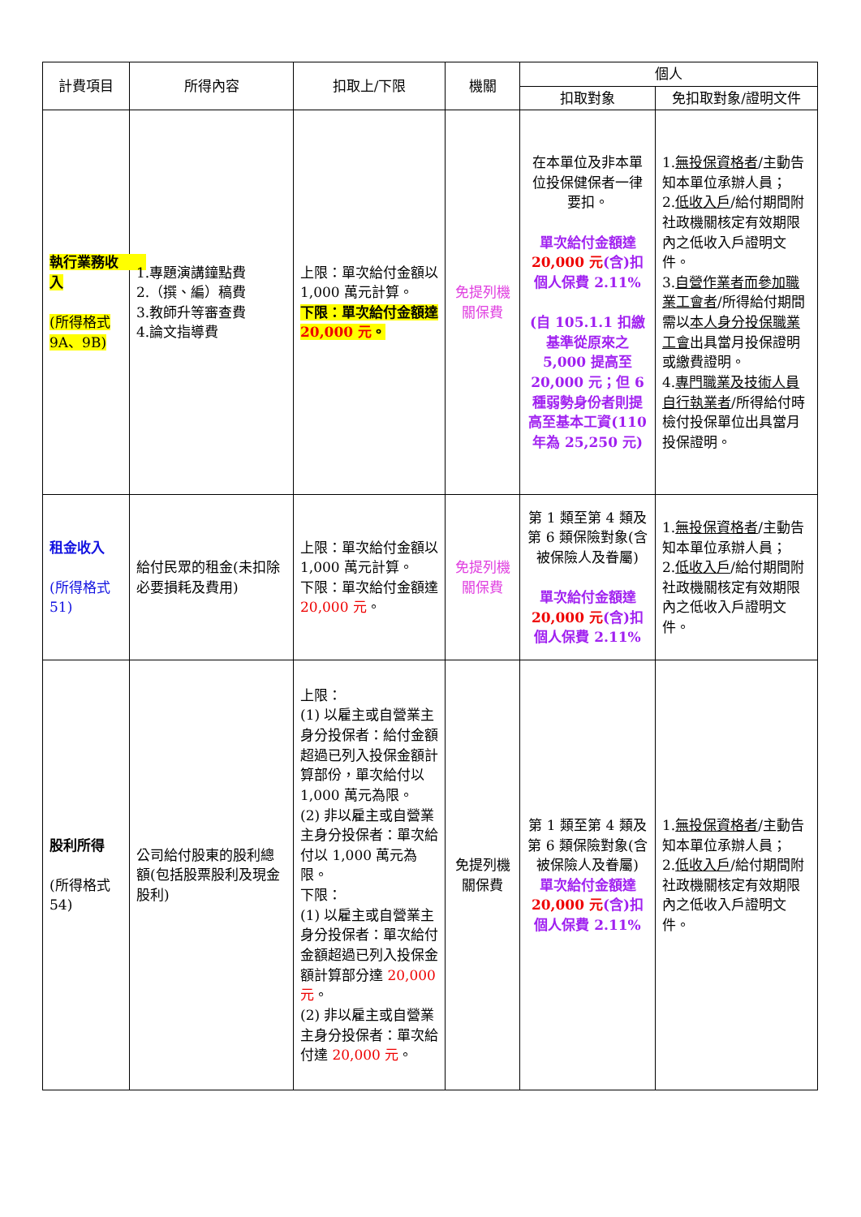| 計費項目 | 所得內容 | 扣取上/下限 | 機關 | 個人 | |
| --- | --- | --- | --- | --- | --- |
| | | | | 扣取對象 | 免扣取對象/證明文件 |
| 執行業務收 入 (所得格式9A、9B) | 1.專題演講鐘點費 2.（撰、編）稿費 3.教師升等審查費 4.論文指導費 | 上限：單次給付金額以 1,000 萬元計算。 下限：單次給付金額達 20,000 元 。 | 免提列機關保費 | 在本單位及非本單位投保健保者一律要扣。 單次給付金額達 20,000 元 (含)扣個人保費 2.11% (自 105.1.1 扣繳基準從原來之 5,000 提高至 20,000 元；但 6 種弱勢身份者則提高至基本工資(110 年為 25,250 元) | 1. 無投保資格者 /主動告知本單位承辦人員； 2. 低收入戶 /給付期間附社政機關核定有效期限內之低收入戶證明文件。 3. 自營作業者而參加職業工會者 /所得給付期間需以 本人身分投保職業工會 出具當月投保證明或繳費證明。 4. 專門職業及技術人員自行執業者 /所得給付時檢付投保單位出具當月投保證明。 |
| 租金收入 (所得格式 51) | 給付民眾的租金(未扣除必要損耗及費用) | 上限：單次給付金額以 1,000 萬元計算。 下限：單次給付金額達 20,000 元 。 | 免提列機關保費 | 第 1 類至第 4 類及第 6 類保險對象(含被保險人及眷屬) 單次給付金額達 20,000 元 (含)扣個人保費 2.11% | 1. 無投保資格者 /主動告知本單位承辦人員； 2. 低收入戶 /給付期間附社政機關核定有效期限內之低收入戶證明文件。 |
| 股利所得 (所得格式 54) | 公司給付股東的股利總額(包括股票股利及現金股利) | 上限： (1) 以雇主或自營業主身分投保者：給付金額超過已列入投保金額計算部份，單次給付以 1,000 萬元為限。 (2) 非以雇主或自營業主身分投保者：單次給付以 1,000 萬元為限。 下限： (1) 以雇主或自營業主身分投保者：單次給付金額超過已列入投保金額計算部分達 20,000 元 。 (2) 非以雇主或自營業主身分投保者：單次給付達 20,000 元 。 | 免提列機關保費 | 第 1 類至第 4 類及第 6 類保險對象(含被保險人及眷屬) 單次給付金額達 20,000 元 (含)扣個人保費 2.11% | 1. 無投保資格者 /主動告知本單位承辦人員； 2. 低收入戶 /給付期間附社政機關核定有效期限內之低收入戶證明文件。 |